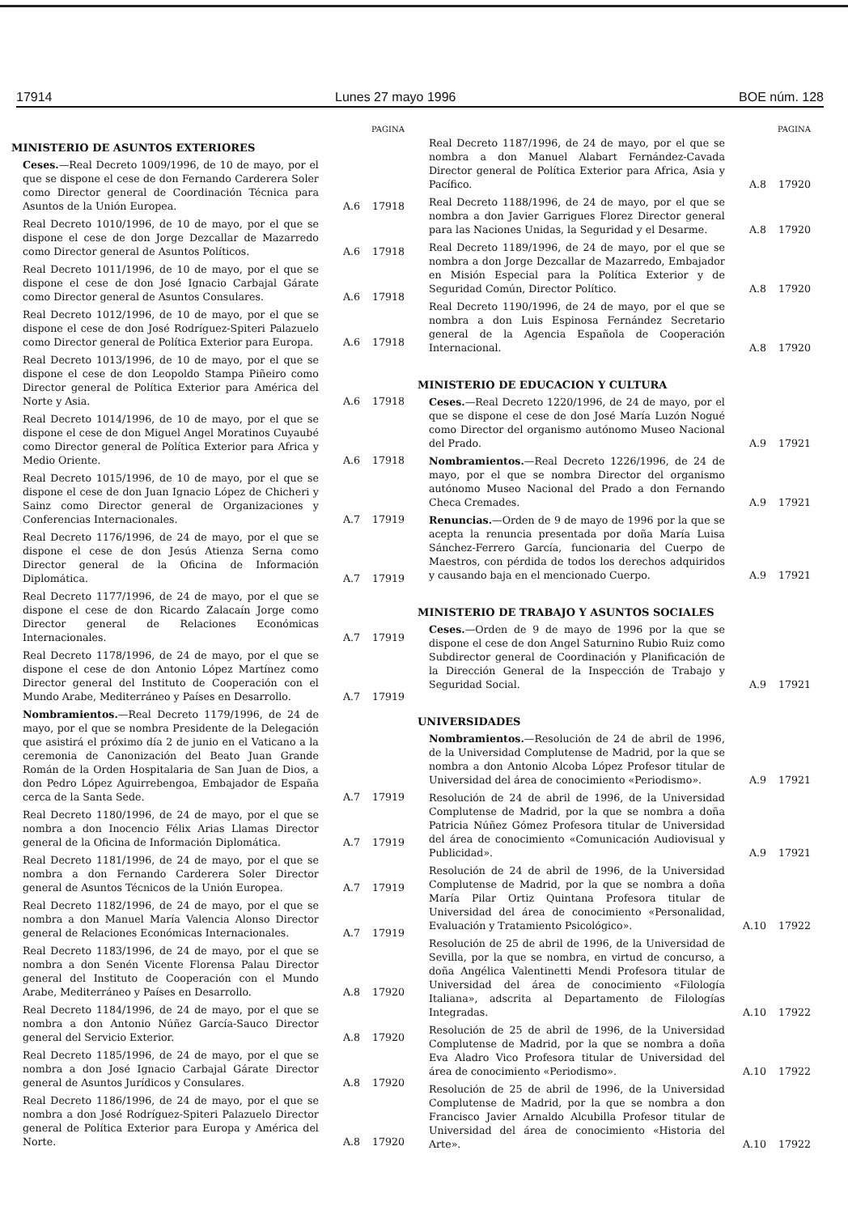17914 Lunes 27 mayo 1996 BOE núm. 128
PAGINA
MINISTERIO DE ASUNTOS EXTERIORES
Ceses.—Real Decreto 1009/1996, de 10 de mayo, por el que se dispone el cese de don Fernando Carderera Soler como Director general de Coordinación Técnica para Asuntos de la Unión Europea.
A.6 17918
Real Decreto 1010/1996, de 10 de mayo, por el que se dispone el cese de don Jorge Dezcallar de Mazarredo como Director general de Asuntos Políticos.
A.6 17918
Real Decreto 1011/1996, de 10 de mayo, por el que se dispone el cese de don José Ignacio Carbajal Gárate como Director general de Asuntos Consulares.
A.6 17918
Real Decreto 1012/1996, de 10 de mayo, por el que se dispone el cese de don José Rodríguez-Spiteri Palazuelo como Director general de Política Exterior para Europa.
A.6 17918
Real Decreto 1013/1996, de 10 de mayo, por el que se dispone el cese de don Leopoldo Stampa Piñeiro como Director general de Política Exterior para América del Norte y Asia.
A.6 17918
Real Decreto 1014/1996, de 10 de mayo, por el que se dispone el cese de don Miguel Angel Moratinos Cuyaubé como Director general de Política Exterior para Africa y Medio Oriente.
A.6 17918
Real Decreto 1015/1996, de 10 de mayo, por el que se dispone el cese de don Juan Ignacio López de Chicheri y Sainz como Director general de Organizaciones y Conferencias Internacionales.
A.7 17919
Real Decreto 1176/1996, de 24 de mayo, por el que se dispone el cese de don Jesús Atienza Serna como Director general de la Oficina de Información Diplomática.
A.7 17919
Real Decreto 1177/1996, de 24 de mayo, por el que se dispone el cese de don Ricardo Zalacaín Jorge como Director general de Relaciones Económicas Internacionales.
A.7 17919
Real Decreto 1178/1996, de 24 de mayo, por el que se dispone el cese de don Antonio López Martínez como Director general del Instituto de Cooperación con el Mundo Arabe, Mediterráneo y Países en Desarrollo.
A.7 17919
Nombramientos.—Real Decreto 1179/1996, de 24 de mayo, por el que se nombra Presidente de la Delegación que asistirá el próximo día 2 de junio en el Vaticano a la ceremonia de Canonización del Beato Juan Grande Román de la Orden Hospitalaria de San Juan de Dios, a don Pedro López Aguirrebengoa, Embajador de España cerca de la Santa Sede.
A.7 17919
Real Decreto 1180/1996, de 24 de mayo, por el que se nombra a don Inocencio Félix Arias Llamas Director general de la Oficina de Información Diplomática.
A.7 17919
Real Decreto 1181/1996, de 24 de mayo, por el que se nombra a don Fernando Carderera Soler Director general de Asuntos Técnicos de la Unión Europea.
A.7 17919
Real Decreto 1182/1996, de 24 de mayo, por el que se nombra a don Manuel María Valencia Alonso Director general de Relaciones Económicas Internacionales.
A.7 17919
Real Decreto 1183/1996, de 24 de mayo, por el que se nombra a don Senén Vicente Florensa Palau Director general del Instituto de Cooperación con el Mundo Arabe, Mediterráneo y Países en Desarrollo.
A.8 17920
Real Decreto 1184/1996, de 24 de mayo, por el que se nombra a don Antonio Núñez García-Sauco Director general del Servicio Exterior.
A.8 17920
Real Decreto 1185/1996, de 24 de mayo, por el que se nombra a don José Ignacio Carbajal Gárate Director general de Asuntos Jurídicos y Consulares.
A.8 17920
Real Decreto 1186/1996, de 24 de mayo, por el que se nombra a don José Rodríguez-Spiteri Palazuelo Director general de Política Exterior para Europa y América del Norte.
A.8 17920
PAGINA
Real Decreto 1187/1996, de 24 de mayo, por el que se nombra a don Manuel Alabart Fernández-Cavada Director general de Política Exterior para Africa, Asia y Pacífico.
A.8 17920
Real Decreto 1188/1996, de 24 de mayo, por el que se nombra a don Javier Garrigues Florez Director general para las Naciones Unidas, la Seguridad y el Desarme.
A.8 17920
Real Decreto 1189/1996, de 24 de mayo, por el que se nombra a don Jorge Dezcallar de Mazarredo, Embajador en Misión Especial para la Política Exterior y de Seguridad Común, Director Político.
A.8 17920
Real Decreto 1190/1996, de 24 de mayo, por el que se nombra a don Luis Espinosa Fernández Secretario general de la Agencia Española de Cooperación Internacional.
A.8 17920
MINISTERIO DE EDUCACION Y CULTURA
Ceses.—Real Decreto 1220/1996, de 24 de mayo, por el que se dispone el cese de don José María Luzón Nogué como Director del organismo autónomo Museo Nacional del Prado.
A.9 17921
Nombramientos.—Real Decreto 1226/1996, de 24 de mayo, por el que se nombra Director del organismo autónomo Museo Nacional del Prado a don Fernando Checa Cremades.
A.9 17921
Renuncias.—Orden de 9 de mayo de 1996 por la que se acepta la renuncia presentada por doña María Luisa Sánchez-Ferrero García, funcionaria del Cuerpo de Maestros, con pérdida de todos los derechos adquiridos y causando baja en el mencionado Cuerpo.
A.9 17921
MINISTERIO DE TRABAJO Y ASUNTOS SOCIALES
Ceses.—Orden de 9 de mayo de 1996 por la que se dispone el cese de don Angel Saturnino Rubio Ruiz como Subdirector general de Coordinación y Planificación de la Dirección General de la Inspección de Trabajo y Seguridad Social.
A.9 17921
UNIVERSIDADES
Nombramientos.—Resolución de 24 de abril de 1996, de la Universidad Complutense de Madrid, por la que se nombra a don Antonio Alcoba López Profesor titular de Universidad del área de conocimiento «Periodismo».
A.9 17921
Resolución de 24 de abril de 1996, de la Universidad Complutense de Madrid, por la que se nombra a doña Patricia Núñez Gómez Profesora titular de Universidad del área de conocimiento «Comunicación Audiovisual y Publicidad».
A.9 17921
Resolución de 24 de abril de 1996, de la Universidad Complutense de Madrid, por la que se nombra a doña María Pilar Ortiz Quintana Profesora titular de Universidad del área de conocimiento «Personalidad, Evaluación y Tratamiento Psicológico».
A.10 17922
Resolución de 25 de abril de 1996, de la Universidad de Sevilla, por la que se nombra, en virtud de concurso, a doña Angélica Valentinetti Mendi Profesora titular de Universidad del área de conocimiento «Filología Italiana», adscrita al Departamento de Filologías Integradas.
A.10 17922
Resolución de 25 de abril de 1996, de la Universidad Complutense de Madrid, por la que se nombra a doña Eva Aladro Vico Profesora titular de Universidad del área de conocimiento «Periodismo».
A.10 17922
Resolución de 25 de abril de 1996, de la Universidad Complutense de Madrid, por la que se nombra a don Francisco Javier Arnaldo Alcubilla Profesor titular de Universidad del área de conocimiento «Historia del Arte».
A.10 17922